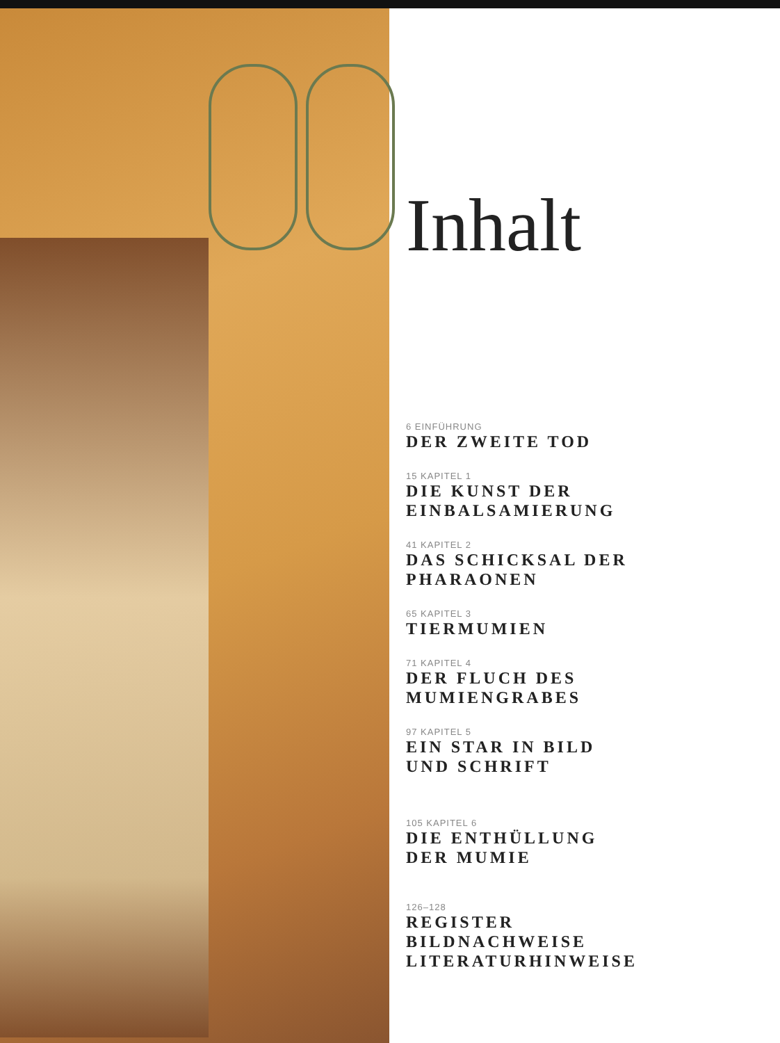Inhalt
6 EINFÜHRUNG
DER ZWEITE TOD
15 KAPITEL 1
DIE KUNST DER
EINBALSAMIERUNG
41 KAPITEL 2
DAS SCHICKSAL DER
PHARAONEN
65 KAPITEL 3
TIERMUMIEN
71 KAPITEL 4
DER FLUCH DES
MUMIENGRABES
97 KAPITEL 5
EIN STAR IN BILD
UND SCHRIFT
105 KAPITEL 6
DIE ENTHÜLLUNG
DER MUMIE
126–128
REGISTER
BILDNACHWEISE
LITERATURHINWEISE